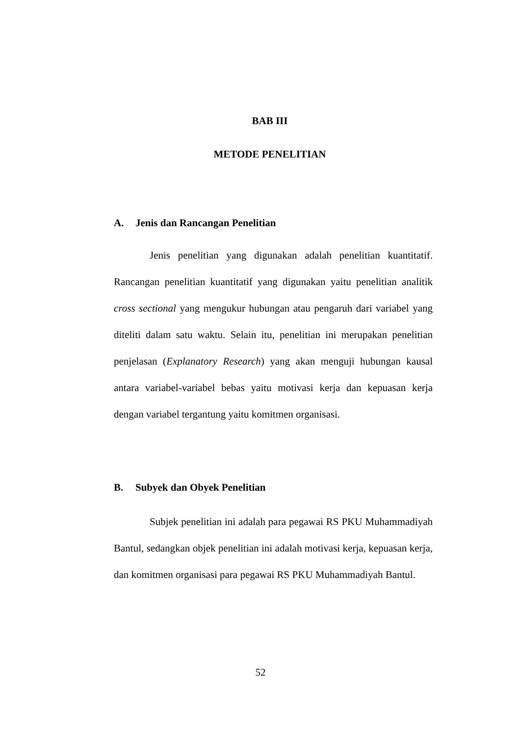BAB III
METODE PENELITIAN
A. Jenis dan Rancangan Penelitian
Jenis penelitian yang digunakan adalah penelitian kuantitatif. Rancangan penelitian kuantitatif yang digunakan yaitu penelitian analitik cross sectional yang mengukur hubungan atau pengaruh dari variabel yang diteliti dalam satu waktu. Selain itu, penelitian ini merupakan penelitian penjelasan (Explanatory Research) yang akan menguji hubungan kausal antara variabel-variabel bebas yaitu motivasi kerja dan kepuasan kerja dengan variabel tergantung yaitu komitmen organisasi.
B. Subyek dan Obyek Penelitian
Subjek penelitian ini adalah para pegawai RS PKU Muhammadiyah Bantul, sedangkan objek penelitian ini adalah motivasi kerja, kepuasan kerja, dan komitmen organisasi para pegawai RS PKU Muhammadiyah Bantul.
52